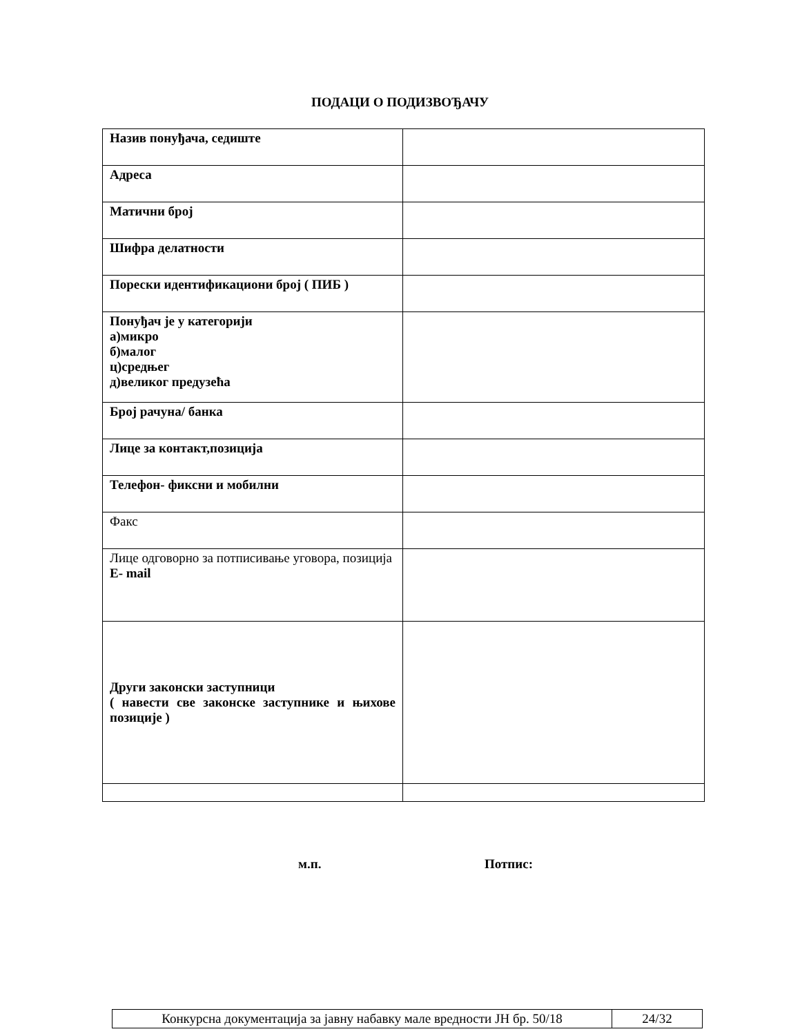ПОДАЦИ О ПОДИЗВОЂАЧУ
| Назив понуђача, седиште | |
| Адреса | |
| Матични број | |
| Шифра делатности | |
| Порески идентификациони број ( ПИБ ) | |
| Понуђач је у категорији а)микро б)малог ц)средњег д)великог предузећа | |
| Број рачуна/ банка | |
| Лице за контакт,позиција | |
| Телефон- фиксни и мобилни | |
| Факс | |
| Лице одговорно за потписивање уговора, позиција E- mail | |
| Други законски заступници ( навести све законске заступнике и њихове позиције ) | |
м.п. Потпис:
| Конкурсна документација за јавну набавку мале вредности ЈН бр. 50/18 | 24/32 |